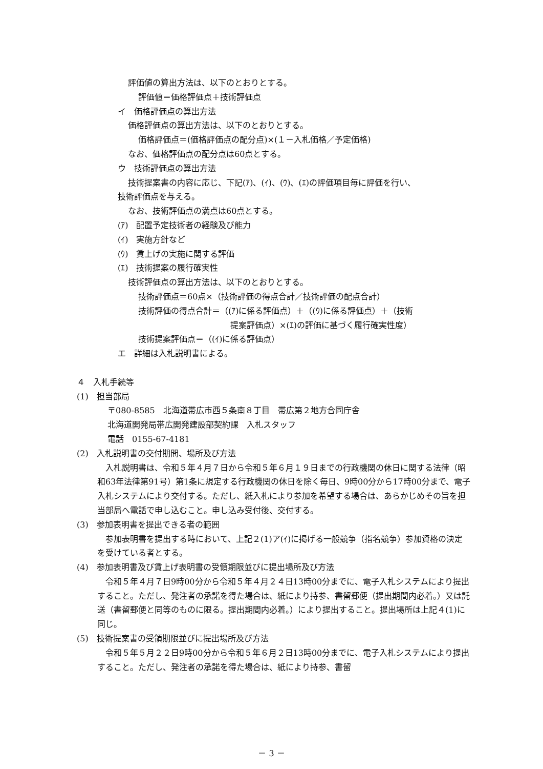評価値の算出方法は、以下のとおりとする。
評価値＝価格評価点＋技術評価点
イ　価格評価点の算出方法
価格評価点の算出方法は、以下のとおりとする。
価格評価点＝(価格評価点の配分点)×(１－入札価格／予定価格)
なお、価格評価点の配分点は60点とする。
ウ　技術評価点の算出方法
技術提案書の内容に応じ、下記(ｱ)、(ｲ)、(ｳ)、(ｴ)の評価項目毎に評価を行い、
技術評価点を与える。
なお、技術評価点の満点は60点とする。
(ｱ)　配置予定技術者の経験及び能力
(ｲ)　実施方針など
(ｳ)　賃上げの実施に関する評価
(ｴ)　技術提案の履行確実性
技術評価点の算出方法は、以下のとおりとする。
技術評価点＝60点×（技術評価の得点合計／技術評価の配点合計）
技術評価の得点合計＝（(ｱ)に係る評価点）＋（(ｳ)に係る評価点）＋（技術
提案評価点）×(ｴ)の評価に基づく履行確実性度）
技術提案評価点＝（(ｲ)に係る評価点）
エ　詳細は入札説明書による。
４　入札手続等
(1)　担当部局
〒080-8585　北海道帯広市西５条南８丁目　帯広第２地方合同庁舎
北海道開発局帯広開発建設部契約課　入札スタッフ
電話　0155-67-4181
(2)　入札説明書の交付期間、場所及び方法
　入札説明書は、令和５年４月７日から令和５年６月１９日までの行政機関の休日に関する法律（昭和63年法律第91号）第1条に規定する行政機関の休日を除く毎日、9時00分から17時00分まで、電子入札システムにより交付する。ただし、紙入札により参加を希望する場合は、あらかじめその旨を担当部局へ電話で申し込むこと。申し込み受付後、交付する。
(3)　参加表明書を提出できる者の範囲
　参加表明書を提出する時において、上記２(1)ア(ｲ)に掲げる一般競争（指名競争）参加資格の決定を受けている者とする。
(4)　参加表明書及び賃上げ表明書の受領期限並びに提出場所及び方法
　令和５年４月７日9時00分から令和５年４月２４日13時00分までに、電子入札システムにより提出すること。ただし、発注者の承諾を得た場合は、紙により持参、書留郵便（提出期間内必着。）又は託送（書留郵便と同等のものに限る。提出期間内必着。）により提出すること。提出場所は上記４(1)に同じ。
(5)　技術提案書の受領期限並びに提出場所及び方法
　令和５年５月２２日9時00分から令和５年６月２日13時00分までに、電子入札システムにより提出すること。ただし、発注者の承諾を得た場合は、紙により持参、書留
－ 3 －